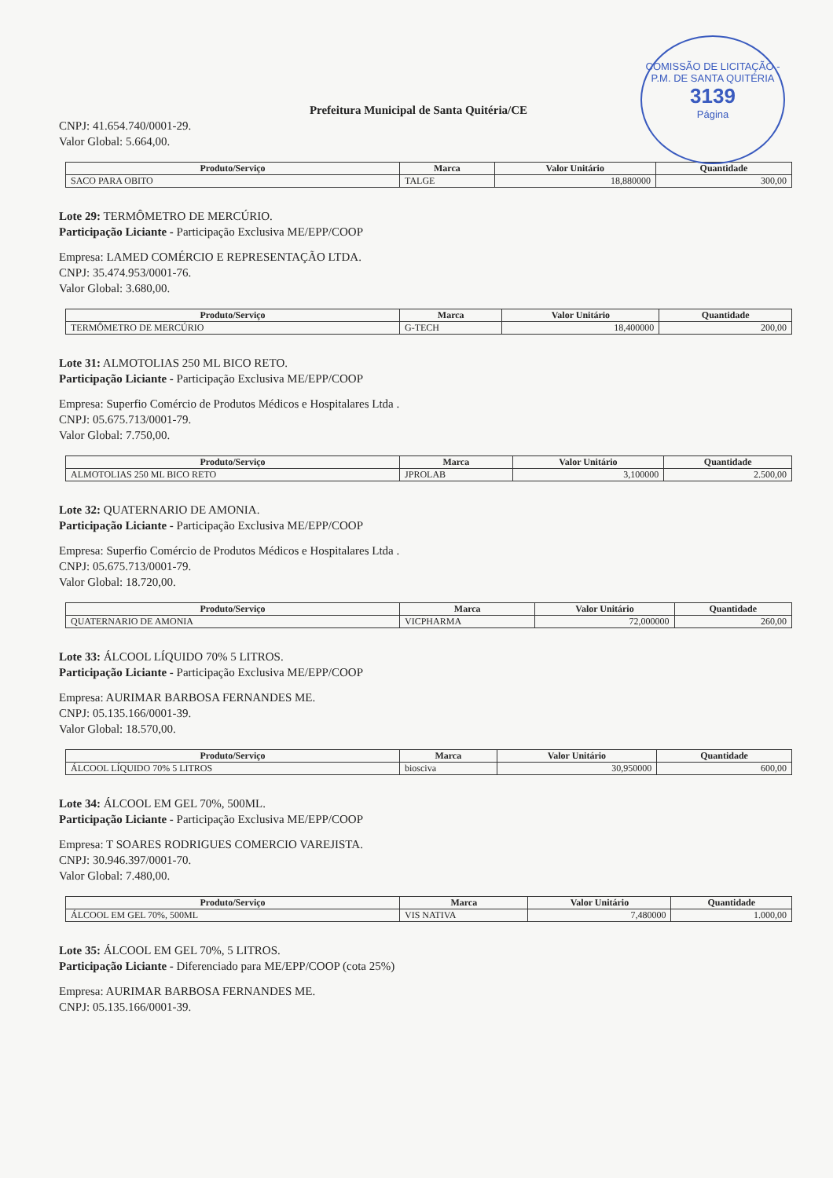COMISSÃO DE LICITAÇÃO - P.M. DE SANTA QUITÉRIA
3139
Página
Prefeitura Municipal de Santa Quitéria/CE
CNPJ: 41.654.740/0001-29.
Valor Global: 5.664,00.
| Produto/Serviço | Marca | Valor Unitário | Quantidade |
| --- | --- | --- | --- |
| SACO PARA OBITO | TALGE | 18,880000 | 300,00 |
Lote 29: TERMÔMETRO DE MERCÚRIO.
Participação Liciante - Participação Exclusiva ME/EPP/COOP
Empresa: LAMED COMÉRCIO E REPRESENTAÇÃO LTDA.
CNPJ: 35.474.953/0001-76.
Valor Global: 3.680,00.
| Produto/Serviço | Marca | Valor Unitário | Quantidade |
| --- | --- | --- | --- |
| TERMÔMETRO DE MERCÚRIO | G-TECH | 18,400000 | 200,00 |
Lote 31: ALMOTOLIAS 250 ML BICO RETO.
Participação Liciante - Participação Exclusiva ME/EPP/COOP
Empresa: Superfio Comércio de Produtos Médicos e Hospitalares Ltda .
CNPJ: 05.675.713/0001-79.
Valor Global: 7.750,00.
| Produto/Serviço | Marca | Valor Unitário | Quantidade |
| --- | --- | --- | --- |
| ALMOTOLIAS 250 ML BICO RETO | JPROLAB | 3,100000 | 2.500,00 |
Lote 32: QUATERNARIO DE AMONIA.
Participação Liciante - Participação Exclusiva ME/EPP/COOP
Empresa: Superfio Comércio de Produtos Médicos e Hospitalares Ltda .
CNPJ: 05.675.713/0001-79.
Valor Global: 18.720,00.
| Produto/Serviço | Marca | Valor Unitário | Quantidade |
| --- | --- | --- | --- |
| QUATERNARIO DE AMONIA | VICPHARMA | 72,000000 | 260,00 |
Lote 33: ÁLCOOL LÍQUIDO 70% 5 LITROS.
Participação Liciante - Participação Exclusiva ME/EPP/COOP
Empresa: AURIMAR BARBOSA FERNANDES ME.
CNPJ: 05.135.166/0001-39.
Valor Global: 18.570,00.
| Produto/Serviço | Marca | Valor Unitário | Quantidade |
| --- | --- | --- | --- |
| ÁLCOOL LÍQUIDO 70% 5 LITROS | biosciva | 30,950000 | 600,00 |
Lote 34: ÁLCOOL EM GEL 70%, 500ML.
Participação Liciante - Participação Exclusiva ME/EPP/COOP
Empresa: T SOARES RODRIGUES COMERCIO VAREJISTA.
CNPJ: 30.946.397/0001-70.
Valor Global: 7.480,00.
| Produto/Serviço | Marca | Valor Unitário | Quantidade |
| --- | --- | --- | --- |
| ÁLCOOL EM GEL 70%, 500ML | VIS NATIVA | 7,480000 | 1.000,00 |
Lote 35: ÁLCOOL EM GEL 70%, 5 LITROS.
Participação Liciante - Diferenciado para ME/EPP/COOP (cota 25%)
Empresa: AURIMAR BARBOSA FERNANDES ME.
CNPJ: 05.135.166/0001-39.